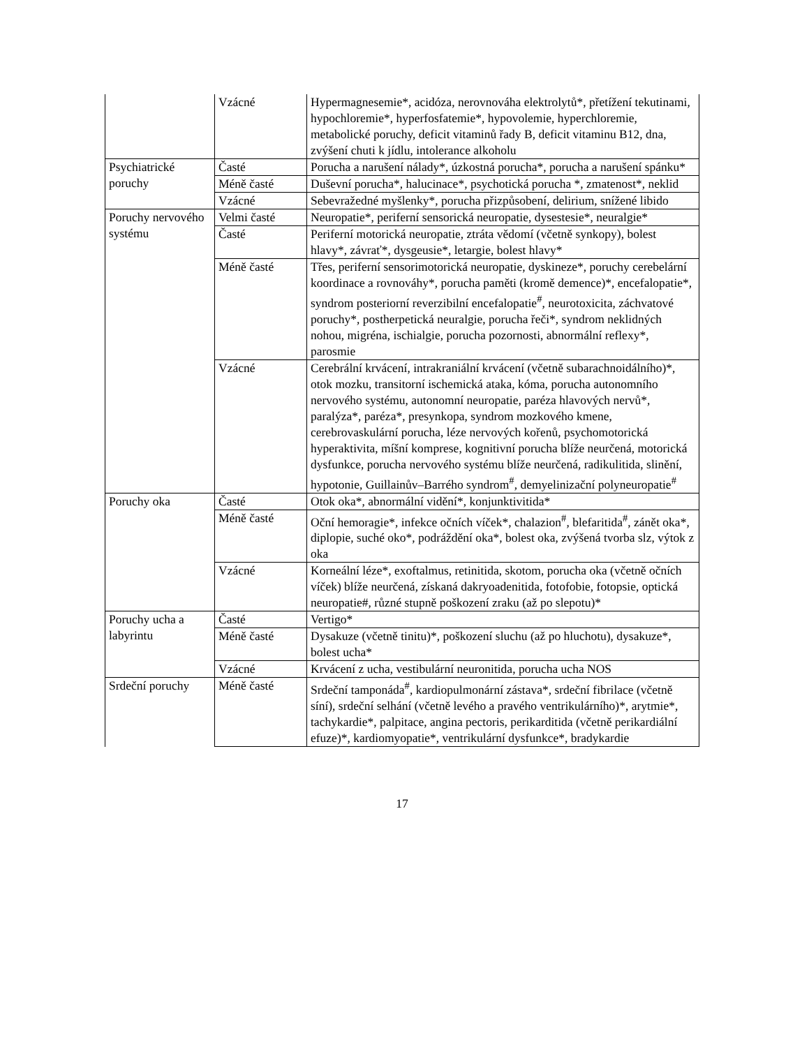| | Vzácné | Hypermagnesemie*, acidóza, nerovnováha elektrolytů*, přetížení tekutinami, hypochloremie*, hyperfosfatemie*, hypovolemie, hyperchloremie, metabolické poruchy, deficit vitaminů řady B, deficit vitaminu B12, dna, zvýšení chuti k jídlu, intolerance alkoholu |
| Psychiatrické poruchy | Časté | Porucha a narušení nálady*, úzkostná porucha*, porucha a narušení spánku* |
| | Méně časté | Duševní porucha*, halucinace*, psychotická porucha *, zmatenost*, neklid |
| | Vzácné | Sebevražedné myšlenky*, porucha přizpůsobení, delirium, snížené libido |
| Poruchy nervového systému | Velmi časté | Neuropatie*, periferní sensorická neuropatie, dysestesie*, neuralgie* |
| | Časté | Periferní motorická neuropatie, ztráta vědomí (včetně synkopy), bolest hlavy*, závrať*, dysgeusie*, letargie, bolest hlavy* |
| | Méně časté | Třes, periferní sensorimotorická neuropatie, dyskineze*, poruchy cerebelární koordinace a rovnováhy*, porucha paměti (kromě demence)*, encefalopatie*, syndrom posteriorní reverzibilní encefalopatie<sup>#</sup>, neurotoxicita, záchvatové poruchy*, postherpetická neuralgie, porucha řeči*, syndrom neklidných nohou, migréna, ischialgie, porucha pozornosti, abnormální reflexy*, parosmie |
| | Vzácné | Cerebrální krvácení, intrakraniální krvácení (včetně subarachnoidálního)*, otok mozku, transitorní ischemická ataka, kóma, porucha autonomního nervového systému, autonomní neuropatie, paréza hlavových nervů*, paralýza*, paréza*, presynkopa, syndrom mozkového kmene, cerebrovaskulární porucha, léze nervových kořenů, psychomotorická hyperaktivita, míšní komprese, kognitivní porucha blíže neurčená, motorická dysfunkce, porucha nervového systému blíže neurčená, radikulitida, slinění, hypotonie, Guillainův–Barrého syndrom<sup>#</sup>, demyelinizační polyneuropatie<sup>#</sup> |
| Poruchy oka | Časté | Otok oka*, abnormální vidění*, konjunktivitida* |
| | Méně časté | Oční hemoragie*, infekce očních víček*, chalazion<sup>#</sup>, blefaritida<sup>#</sup>, zánět oka*, diplopie, suché oko*, podráždění oka*, bolest oka, zvýšená tvorba slz, výtok z oka |
| | Vzácné | Korneální léze*, exoftalmus, retinitida, skotom, porucha oka (včetně očních víček) blíže neurčená, získaná dakryoadenitida, fotofobie, fotopsie, optická neuropatie#, různé stupně poškození zraku (až po slepotu)* |
| Poruchy ucha a labyrintu | Časté | Vertigo* |
| | Méně časté | Dysakuze (včetně tinitu)*, poškození sluchu (až po hluchotu), dysakuze*, bolest ucha* |
| | Vzácné | Krvácení z ucha, vestibulární neuronitida, porucha ucha NOS |
| Srdeční poruchy | Méně časté | Srdeční tamponáda<sup>#</sup>, kardiopulmonární zástava*, srdeční fibrilace (včetně síní), srdeční selhání (včetně levého a pravého ventrikulárního)*, arytmie*, tachykardie*, palpitace, angina pectoris, perikarditida (včetně perikardiální efuze)*, kardiomyopatie*, ventrikulární dysfunkce*, bradykardie |
17